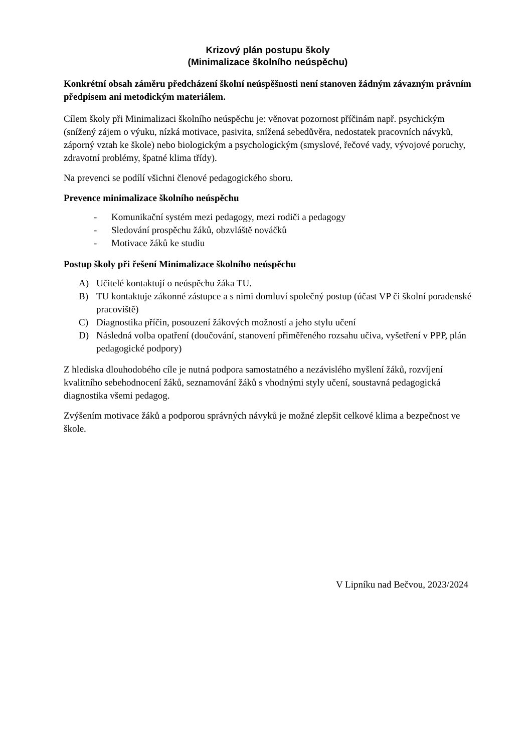Krizový plán postupu školy
(Minimalizace školního neúspěchu)
Konkrétní obsah záměru předcházení školní neúspěšnosti není stanoven žádným závazným právním předpisem ani metodickým materiálem.
Cílem školy při Minimalizaci školního neúspěchu je: věnovat pozornost příčinám např. psychickým (snížený zájem o výuku, nízká motivace, pasivita, snížená sebedůvěra, nedostatek pracovních návyků, záporný vztah ke škole) nebo biologickým a psychologickým (smyslové, řečové vady, vývojové poruchy, zdravotní problémy, špatné klima třídy).
Na prevenci se podílí všichni členové pedagogického sboru.
Prevence minimalizace školního neúspěchu
- Komunikační systém mezi pedagogy, mezi rodiči a pedagogy
- Sledování prospěchu žáků, obzvláště nováčků
- Motivace žáků ke studiu
Postup školy při řešení Minimalizace školního neúspěchu
A) Učitelé kontaktují o neúspěchu žáka TU.
B) TU kontaktuje zákonné zástupce a s nimi domluví společný postup (účast VP či školní poradenské pracoviště)
C) Diagnostika příčin, posouzení žákových možností a jeho stylu učení
D) Následná volba opatření (doučování, stanovení přiměřeného rozsahu učiva, vyšetření v PPP, plán pedagogické podpory)
Z hlediska dlouhodobého cíle je nutná podpora samostatného a nezávislého myšlení žáků, rozvíjení kvalitního sebehodnocení žáků, seznamování žáků s vhodnými styly učení, soustavná pedagogická diagnostika všemi pedagog.
Zvýšením motivace žáků a podporou správných návyků je možné zlepšit celkové klima a bezpečnost ve škole.
V Lipníku nad Bečvou, 2023/2024